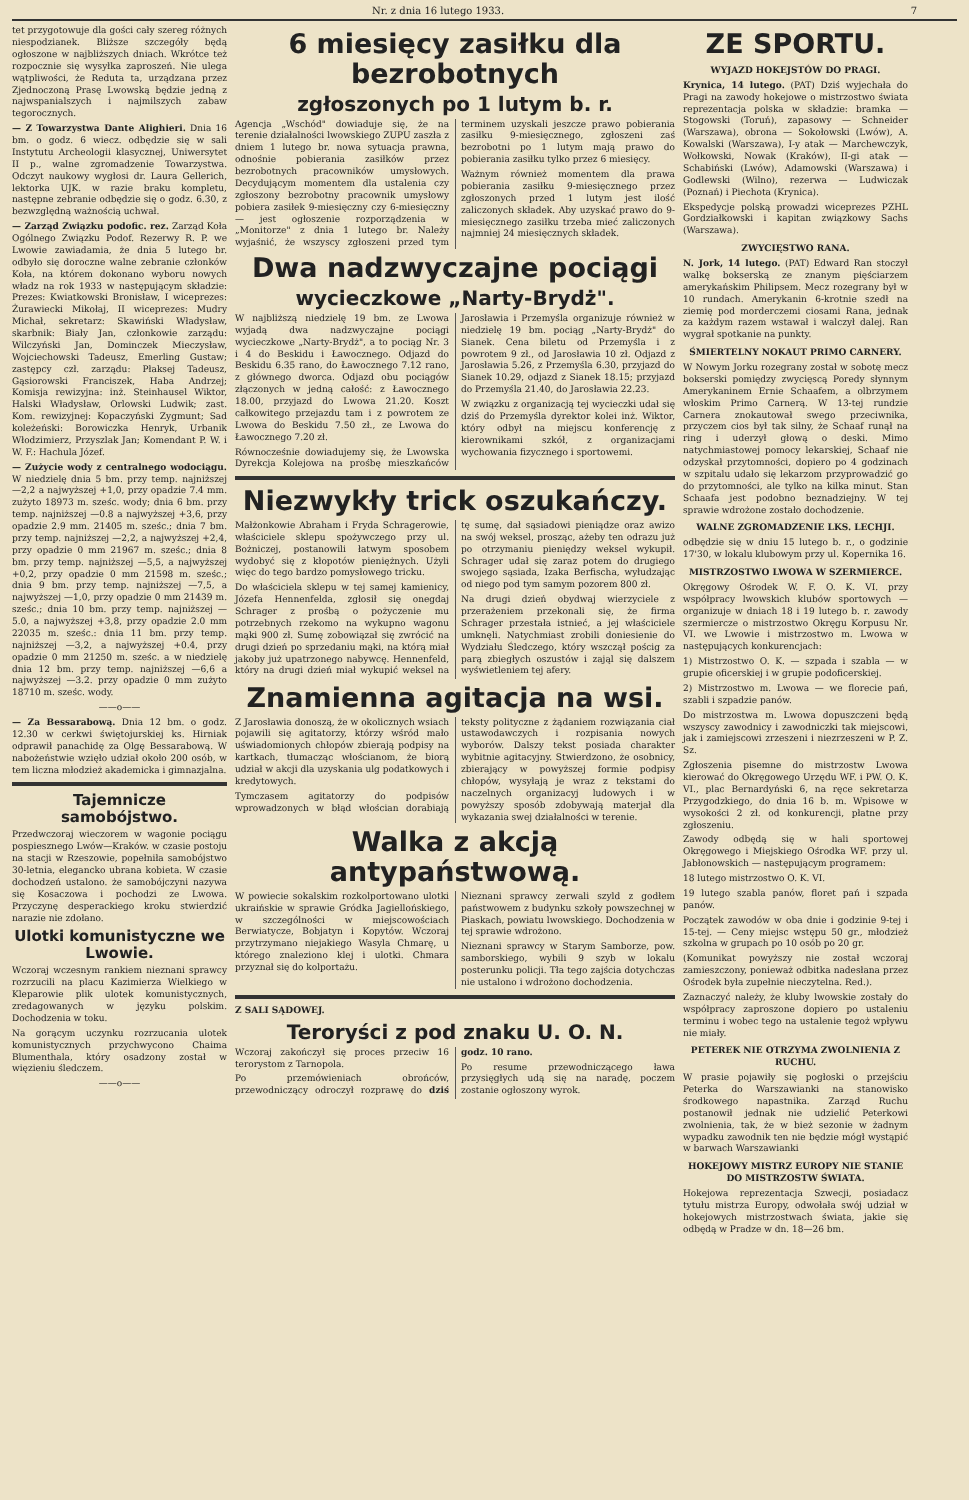Nr. z dnia 16 lutego 1933. 7
tet przygotowuje dla gości cały szereg różnych niespodzianek. Bliższe szczegóły będą ogłoszone w najbliższych dniach. Wkrótce też rozpocznie się wysyłka zaproszeń. Nie ulega wątpliwości, że Reduta ta, urządzana przez Zjednoczoną Prasę Lwowską będzie jedną z najwspanialszych i najmilszych zabaw tegorocznych.
— Z Towarzystwa Dante Alighieri. Dnia 16 bm. o godz. 6 wiecz. odbędzie się w sali Instytutu Archeologii klasycznej, Uniwersytet II p., walne zgromadzenie Towarzystwa. Odczyt naukowy wygłosi dr. Laura Gellerich, lektorka UJK. w razie braku kompletu, następne zebranie odbędzie się o godz. 6.30, z bezwzględną ważnością uchwał.
— Zarząd Związku podofic. rez. Zarząd Koła Ogólnego Związku Podof. Rezerwy R. P. we Lwowie zawiadamia, że dnia 5 lutego br. odbyło się doroczne walne zebranie członków Koła, na którem dokonano wyboru nowych władz na rok 1933 w następującym składzie: Prezes: Kwiatkowski Bronisław, I wiceprezes: Żurawiecki Mikołaj, II wiceprezes: Mudry Michał, sekretarz: Skawiński Władysław, skarbnik: Biały Jan, członkowie zarządu: Wilczyński Jan, Dominczek Mieczysław, Wojciechowski Tadeusz, Emerling Gustaw; zastępcy czł. zarządu: Płaksej Tadeusz, Gąsiorowski Franciszek, Haba Andrzej; Komisja rewizyjna: inż. Steinhausel Wiktor, Halski Władysław, Orlowski Ludwik; zast. Kom. rewizyjnej: Kopaczyński Zygmunt; Sad koleżeński: Borowiczka Henryk, Urbanik Włodzimierz, Przyszlak Jan; Komendant P. W. i W. F.: Hachula Józef.
— Zużycie wody z centralnego wodociągu. W niedzielę dnia 5 bm. przy temp. najniższej —2,2 a najwyższej +1,0, przy opadzie 7.4 mm. zużyto 18973 m. sześc. wody; dnia 6 bm. przy temp. najniższej —0.8 a najwyższej +3,6, przy opadzie 2.9 mm. 21405 m. sześc.; dnia 7 bm. przy temp. najniższej —2,2, a najwyższej +2,4, przy opadzie 0 mm 21967 m. sześc.; dnia 8 bm. przy temp. najniższej —5,5, a najwyższej +0,2, przy opadzie 0 mm 21598 m. sześc.; dnia 9 bm. przy temp. najniższej —7,5, a najwyższej —1,0, przy opadzie 0 mm 21439 m. sześc.; dnia 10 bm. przy temp. najniższej —5.0, a najwyższej +3,8, przy opadzie 2.0 mm 22035 m. sześc.: dnia 11 bm. przy temp. najniższej —3,2, a najwyższej +0.4, przy opadzie 0 mm 21250 m. sześc. a w niedzielę dnia 12 bm. przy temp. najniższej —6,6 a najwyższej —3.2. przy opadzie 0 mm zużyto 18710 m. sześc. wody.
——o——
— Za Bessarabową. Dnia 12 bm. o godz. 12.30 w cerkwi świętojurskiej ks. Hirniak odprawił panachidę za Olgę Bessarabową. W nabożeństwie wzięło udział około 200 osób, w tem liczna młodzież akademicka i gimnazjalna.
Tajemnicze samobójstwo.
Przedwczoraj wieczorem w wagonie pociągu pospiesznego Lwów—Kraków. w czasie postoju na stacji w Rzeszowie, popełniła samobójstwo 30-letnia, elegancko ubrana kobieta. W czasie dochodzeń ustalono. że samobójczyni nazywa się Kosaczowa i pochodzi ze Lwowa. Przyczynę desperackiego kroku stwierdzić narazie nie zdołano.
Ulotki komunistyczne we Lwowie.
Wczoraj wczesnym rankiem nieznani sprawcy rozrzucili na placu Kazimierza Wielkiego w Kleparowie plik ulotek komunistycznych, zredagowanych w języku polskim. Dochodzenia w toku.
Na gorącym uczynku rozrzucania ulotek komunistycznych przychwycono Chaima Blumenthala, który osadzony został w więzieniu śledczem.
——o——
6 miesięcy zasiłku dla bezrobotnych
zgłoszonych po 1 lutym b. r.
Agencja „Wschód" dowiaduje się, że na terenie działalności lwowskiego ZUPU zaszła z dniem 1 lutego br. nowa sytuacja prawna, odnośnie pobierania zasiłków przez bezrobotnych pracowników umysłowych. Decydującym momentem dla ustalenia czy zgłoszony bezrobotny pracownik umysłowy pobiera zasiłek 9-miesięczny czy 6-miesięczny — jest ogłoszenie rozporządzenia w „Monitorze" z dnia 1 lutego br. Należy wyjaśnić, że wszyscy zgłoszeni przed tym terminem uzyskali jeszcze prawo pobierania zasiłku 9-miesięcznego, zgłoszeni zaś bezrobotni po 1 lutym mają prawo do pobierania zasiłku tylko przez 6 miesięcy.
Ważnym również momentem dla prawa pobierania zasiłku 9-miesięcznego przez zgłoszonych przed 1 lutym jest ilość zaliczonych składek. Aby uzyskać prawo do 9-miesięcznego zasiłku trzeba mieć zaliczonych najmniej 24 miesięcznych składek.
Dwa nadzwyczajne pociągi
wycieczkowe „Narty-Brydż".
W najbliższą niedzielę 19 bm. ze Lwowa wyjadą dwa nadzwyczajne pociągi wycieczkowe „Narty-Brydż", a to pociąg Nr. 3 i 4 do Beskidu i Ławocznego. Odjazd do Beskidu 6.35 rano, do Ławocznego 7.12 rano, z głównego dworca. Odjazd obu pociągów złączonych w jedną całość: z Ławocznego 18.00, przyjazd do Lwowa 21.20. Koszt całkowitego przejazdu tam i z powrotem ze Lwowa do Beskidu 7.50 zł., ze Lwowa do Ławocznego 7.20 zł.
Równocześnie dowiadujemy się, że Lwowska Dyrekcja Kolejowa na prośbę mieszkańców Jarosławia i Przemyśla organizuje również w niedzielę 19 bm. pociąg „Narty-Brydż" do Sianek. Cena biletu od Przemyśla i z powrotem 9 zł., od Jarosławia 10 zł. Odjazd z Jarosławia 5.26, z Przemyśla 6.30, przyjazd do Sianek 10.29, odjazd z Sianek 18.15; przyjazd do Przemyśla 21.40, do Jarosławia 22.23.
W związku z organizacją tej wycieczki udał się dziś do Przemyśla dyrektor kolei inż. Wiktor, który odbył na miejscu konferencję z kierownikami szkół, z organizacjami wychowania fizycznego i sportowemi.
Niezwykły trick oszukańczy.
Małżonkowie Abraham i Fryda Schragerowie, właściciele sklepu spożywczego przy ul. Bożniczej, postanowili łatwym sposobem wydobyć się z kłopotów pieniężnych. Użyli więc do tego bardzo pomysłowego tricku.
Do właściciela sklepu w tej samej kamienicy, Józefa Hennenfelda, zgłosił się onegdaj Schrager z prośbą o pożyczenie mu potrzebnych rzekomo na wykupno wagonu mąki 900 zł. Sumę zobowiązał się zwrócić na drugi dzień po sprzedaniu mąki, na którą miał jakoby już upatrzonego nabywcę. Hennenfeld, który na drugi dzień miał wykupić weksel na tę sumę, dał sąsiadowi pieniądze oraz awizo na swój weksel, prosząc, ażeby ten odrazu już po otrzymaniu pieniędzy weksel wykupił. Schrager udał się zaraz potem do drugiego swojego sąsiada, Izaka Berfischa, wyłudzając od niego pod tym samym pozorem 800 zł.
Na drugi dzień obydwaj wierzyciele z przerażeniem przekonali się, że firma Schrager przestała istnieć, a jej właściciele umknęli. Natychmiast zrobili doniesienie do Wydziału Śledczego, który wszczął pościg za parą zbiegłych oszustów i zająl się dalszem wyświetleniem tej afery.
Znamienna agitacja na wsi.
Z Jarosławia donoszą, że w okolicznych wsiach pojawili się agitatorzy, którzy wśród mało uświadomionych chłopów zbierają podpisy na kartkach, tłumacząc włościanom, że biorą udział w akcji dla uzyskania ulg podatkowych i kredytowych.
Tymczasem agitatorzy do podpisów wprowadzonych w błąd włościan dorabiają teksty polityczne z żądaniem rozwiązania ciał ustawodawczych i rozpisania nowych wyborów. Dalszy tekst posiada charakter wybitnie agitacyjny. Stwierdzono, że osobnicy, zbierający w powyższej formie podpisy chłopów, wysyłają je wraz z tekstami do naczelnych organizacyj ludowych i w powyższy sposób zdobywają materjał dla wykazania swej działalności w terenie.
Walka z akcją antypaństwową.
W powiecie sokalskim rozkolportowano ulotki ukraińskie w sprawie Gródka Jagiellońskiego, w szczególności w miejscowościach Berwiatycze, Bobjatyn i Kopytów. Wczoraj przytrzymano niejakiego Wasyla Chmarę, u którego znaleziono klej i ulotki. Chmara przyznał się do kolportażu.
Nieznani sprawcy zerwali szyld z godłem państwowem z budynku szkoły powszechnej w Piaskach, powiatu lwowskiego. Dochodzenia w tej sprawie wdrożono.
Nieznani sprawcy w Starym Samborze, pow. samborskiego, wybili 9 szyb w lokalu posterunku policji. Tła tego zajścia dotychczas nie ustalono i wdrożono dochodzenia.
Z SALI SĄDOWEJ.
Teroryści z pod znaku U. O. N.
Wczoraj zakończył się proces przeciw 16 terorystom z Tarnopola.
Po przemówieniach obrońców, przewodniczący odroczył rozprawę do dziś godz. 10 rano.
Po resume przewodniczącego ława przysięgłych udą się na naradę, poczem zostanie ogłoszony wyrok.
ZE SPORTU.
WYJAZD HOKEJSTÓW DO PRAGI.
Krynica, 14 lutego. (PAT) Dziś wyjechała do Pragi na zawody hokejowe o mistrzostwo świata reprezentacja polska w składzie: bramka — Stogowski (Toruń), zapasowy — Schneider (Warszawa), obrona — Sokołowski (Lwów), A. Kowalski (Warszawa), I-y atak — Marchewczyk, Wołkowski, Nowak (Kraków), II-gi atak — Schabiński (Lwów), Adamowski (Warszawa) i Godlewski (Wilno), rezerwa — Ludwiczak (Poznań) i Piechota (Krynica).
Ekspedycje polską prowadzi wiceprezes PZHL Gordziałkowski i kapitan związkowy Sachs (Warszawa).
ZWYCIĘSTWO RANA.
N. Jork, 14 lutego. (PAT) Edward Ran stoczył walkę bokserską ze znanym pięściarzem amerykańskim Philipsem. Mecz rozegrany był w 10 rundach. Amerykanin 6-krotnie szedł na ziemię pod morderczemi ciosami Rana, jednak za każdym razem wstawał i walczył dalej. Ran wygrał spotkanie na punkty.
ŚMIERTELNY NOKAUT PRIMO CARNERY.
W Nowym Jorku rozegrany został w sobotę mecz bokserski pomiędzy zwycięscą Poredy słynnym Amerykaninem Ernie Schaafem, a olbrzymem włoskim Primo Carnerą. W 13-tej rundzie Carnera znokautował swego przeciwnika, przyczem cios był tak silny, że Schaaf runął na ring i uderzył głową o deski. Mimo natychmiastowej pomocy lekarskiej, Schaaf nie odzyskał przytomności, dopiero po 4 godzinach w szpitalu udało się lekarzom przyprowadzić go do przytomności, ale tylko na kilka minut. Stan Schaafa jest podobno beznadziejny. W tej sprawie wdrożone zostało dochodzenie.
WALNE ZGROMADZENIE LKS. LECHJI.
odbędzie się w dniu 15 lutego b. r., o godzinie 17'30, w lokalu klubowym przy ul. Kopernika 16.
MISTRZOSTWO LWOWA W SZERMIERCE.
Okręgowy Ośrodek W. F. O. K. VI. przy współpracy lwowskich klubów sportowych — organizuje w dniach 18 i 19 lutego b. r. zawody szermiercze o mistrzostwo Okręgu Korpusu Nr. VI. we Lwowie i mistrzostwo m. Lwowa w następujących konkurencjach:
1) Mistrzostwo O. K. — szpada i szabla — w grupie oficerskiej i w grupie podoficerskiej.
2) Mistrzostwo m. Lwowa — we florecie pań, szabli i szpadzie panów.
Do mistrzostwa m. Lwowa dopuszczeni będą wszyscy zawodnicy i zawodniczki tak miejscowi, jak i zamiejscowi zrzeszeni i niezrzeszeni w P. Z. Sz.
Zgłoszenia pisemne do mistrzostw Lwowa kierować do Okręgowego Urzędu WF. i PW. O. K. VI., plac Bernardyński 6, na ręce sekretarza Przygodzkiego, do dnia 16 b. m. Wpisowe w wysokości 2 zł. od konkurencji, płatne przy zgłoszeniu.
Zawody odbędą się w hali sportowej Okręgowego i Miejskiego Ośrodka WF. przy ul. Jabłonowskich — następującym programem:
18 lutego mistrzostwo O. K. VI.
19 lutego szabla panów, floret pań i szpada panów.
Początek zawodów w oba dnie i godzinie 9-tej i 15-tej. — Ceny miejsc wstępu 50 gr., młodzież szkolna w grupach po 10 osób po 20 gr.
(Komunikat powyższy nie został wczoraj zamieszczony, ponieważ odbitka nadesłana przez Ośrodek była zupełnie nieczytelna. Red.).
Zaznaczyć należy, że kluby lwowskie zostały do współpracy zaproszone dopiero po ustaleniu terminu i wobec tego na ustalenie tegoż wpływu nie miały.
PETEREK NIE OTRZYMA ZWOLNIENIA Z RUCHU.
W prasie pojawiły się pogłoski o przejściu Peterka do Warszawianki na stanowisko środkowego napastnika. Zarząd Ruchu postanowił jednak nie udzielić Peterkowi zwolnienia, tak, że w bież sezonie w żadnym wypadku zawodnik ten nie będzie mógł wystąpić w barwach Warszawianki
HOKEJOWY MISTRZ EUROPY NIE STANIE DO MISTRZOSTW ŚWIATA.
Hokejowa reprezentacja Szwecji, posiadacz tytułu mistrza Europy, odwołała swój udział w hokejowych mistrzostwach świata, jakie się odbędą w Pradze w dn. 18—26 bm.